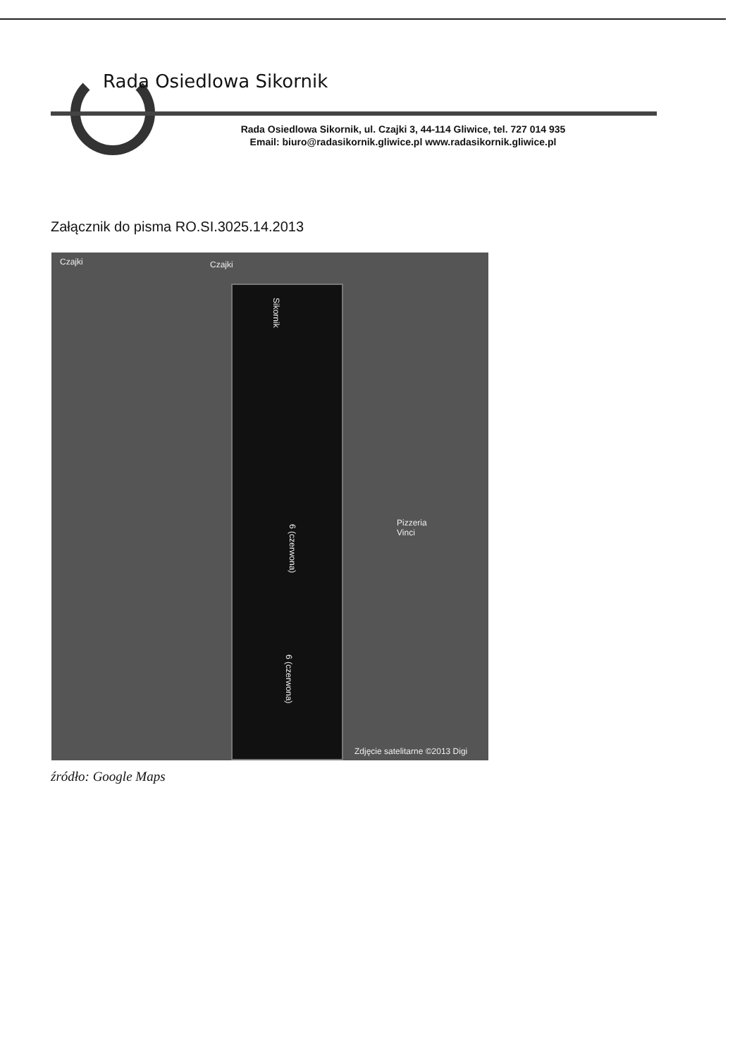Rada Osiedlowa Sikornik
Rada Osiedlowa Sikornik, ul. Czajki 3, 44-114 Gliwice, tel. 727 014 935
Email: biuro@radasikornik.gliwice.pl www.radasikornik.gliwice.pl
Załącznik do pisma RO.SI.3025.14.2013
Czajki Czajki
Sikornik
6 (czerwona)
6 (czerwona)
Pizzeria
Vinci
Zdjęcie satelitarne ©2013 Digi
źródło: Google Maps